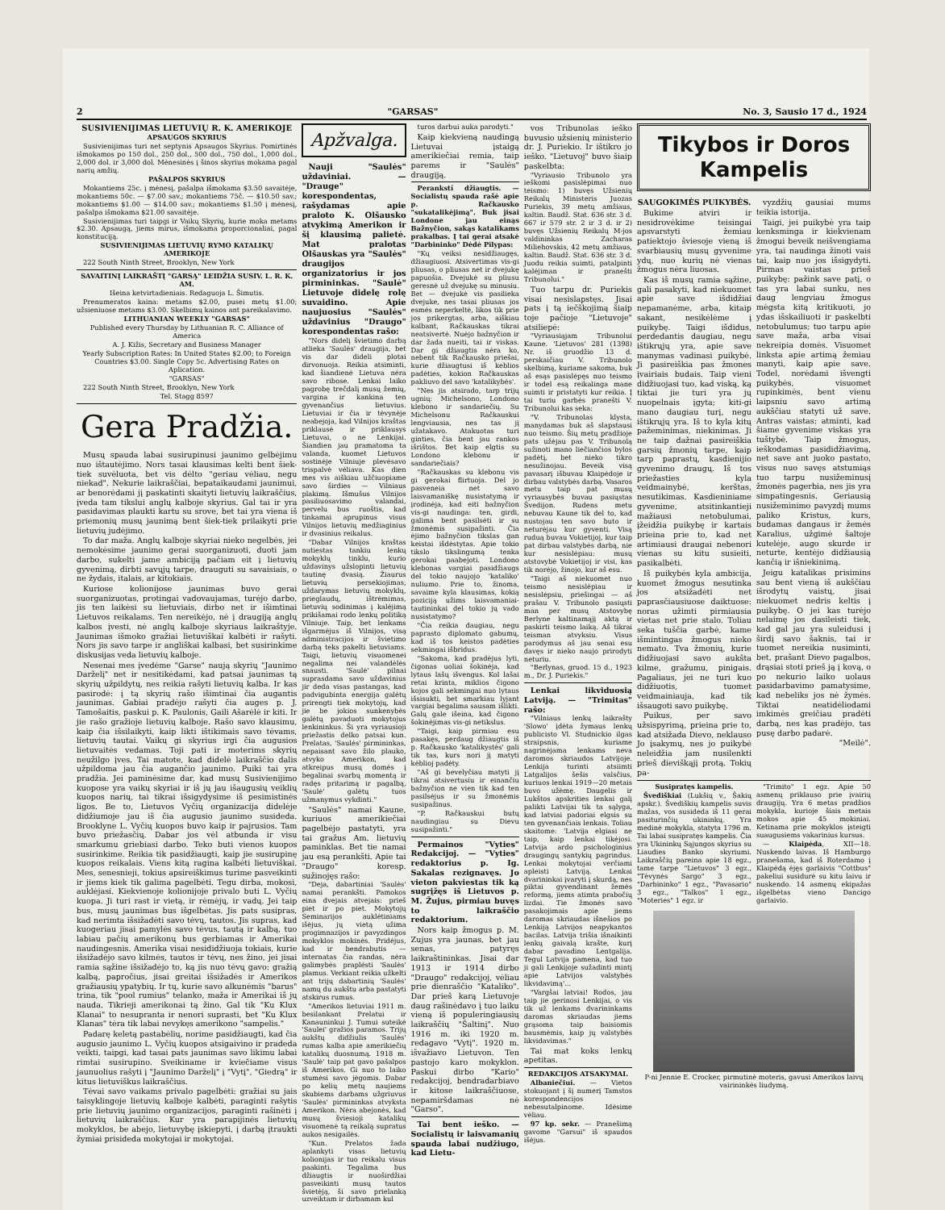2 "GARSAS" No. 3, Sausio 17 d., 1924
SUSIVIENIJIMAS LIETUVIŲ R. K. AMERIKOJE
APSAUGOS SKYRIUS
Susivienijimas turi net septynis Apsaugos Skyrius. Pomirtinės išmokamos po 150 dol., 250 dol., 500 dol., 750 dol., 1,000 dol., 2,000 dol. ir 3,000 dol. Mėnesinės į šinos skyrius mokama pagal narių amžių.
PAŠALPOS SKYRIUS
Mokantiems 25c. į mėnesį, pašalpa išmokama $3.50 savaitėje, mokantiems 50c. — $7.00 sav.; mokantiems 75č. — $10.50 sav.; mokantiems $1.00 — $14.00 sav.; mokantiems $1.50 į mėnesį, pašalpa išmokama $21.00 savaitėje.
Susivienijimas turi taipgi ir Vaikų Skyrių, kurie moka metams $2.30. Apsaugą, jiems mirus, išmokama proporcionaliai, pagal konstituciją.
SUSIVIENIJIMAS LIETUVIŲ RYMO KATALIKŲ AMERIKOJE
222 South Ninth Street, Brooklyn, New York
SAVAITINĮ LAIKRAŠTĮ "GARSĄ" LEIDŽIA SUSIV. L. R. K. AM.
Išeina ketvirtadieniais. Redaguoja L. Šimutis.
Prenumeratos kaina: metams $2.00, pusei metų $1.00; užsieniuose metams $3.00. Skelbimų kainos ant pareikalavimo.
LITHUANIAN WEEKLY "GARSAS"
Published every Thursday by Lithuanian R. C. Alliance of America
A. J. Kižis, Secretary and Business Manager
Yearly Subscription Rates: In United States $2.00; to Foreign Countries $3.00. Single Copy 5c. Advertising Rates on Aplication.
"GARSAS"
222 South Ninth Street, Brooklyn, New York
Tel. Stagg 8597
Gera Pradžia.
Musų spauda labai susirupinusi jaunimo gelbėjimu nuo ištautėjimo. Nors tasai klausimas kelti bent šiek-tiek suvėluota, bet vis dėlto "geriau vėliau, negu niekad". Nekurie laikraščiai, bepataikaudami jaunimui, ar benorėdami jį paskatinti skaityti lietuvių laikraščius, įveda tam tikslui anglų kalboje skyrius. Gal tai ir yra pasidavimas plaukti kartu su srove, bet tai yra viena iš priemonių musų jaunimą bent šiek-tiek prilaikyti prie lietuvių judėjimo.
To dar maža. Anglų kalboje skyriai nieko negelbės, jei nemokėsime jaunimo gerai suorganizuoti, duoti jam darbo, sukelti jame ambiciją pačiam eit į lietuvių gyvenimą, dirbti savųjų tarpe, drauguti su savaisiais, o ne žydais, italais, ar kitokiais.
Kuriose kolionijose jaunimas buvo gerai suorganizuotas, protingai vadovaujamas, turėjo darbo, jis ten laikėsi su lietuviais, dirbo net ir išimtinai Lietuvos reikalams. Ten nereikėjo, nė į draugiją anglų kalbos įvesti, nė anglų kalboje skyriaus laikraštyje. Jaunimas išmoko gražiai lietuviškai kalbėti ir rašyti. Nors jis savo tarpe ir angliškai kalbasi, bet susirinkime diskusijas veda lietuvių kalboje.
Nesenai mes įvedėme "Garse" naują skyrių "Jaunimo Darželį" net ir nesitikėdami, kad patsai jaunimas tą skyrių užpildytų, nes reikia rašyti lietuvių kalba. Ir kas pasirodė: į tą skyrių rašo išimtinai čia augantis jaunimas. Gabiai pradėjo rašyti čia auges p. J. Tamošaitis, paskui p. K. Paulonis, Gaili Ašarėlė ir kiti. Ir jie rašo gražioje lietuvių kalboje. Rašo savo klausimu, kaip čia išsilaikyti, kaip likti ištikimais savo tėvams, lietuvių tautai. Vaikų gi skyrius irgi čia augusios lietuvaitės vedamas. Toji pati ir moterims skyrių neužilgo įves. Tai matote, kad didelė laikraščio dalis užpildoma jau čia augančio jaunimo. Puiki tai yra pradžia. Jei paminėsime dar, kad musų Susivienijimo kuopose yra vaikų skyriai ir iš jų jau išaugusių veiklių kuopos narių, tai tikrai išsigydysime iš pesimistinės ligos. Be to, Lietuvos Vyčių organizacija didelėje didžiumoje jau iš čia augusio jaunimo susideda. Brooklyne L. Vyčių kuopos buvo kaip ir pajrusios. Tam buvo priežasčių. Dabar jos vėl atbunda ir visu smarkumu griebiasi darbo. Teko buti vienos kuopos susirinkime. Reikia tik pasidžiaugti, kaip jie susirupinę kuopos reikalais. Viens kitą ragina kalbėti lietuviškai. Mes, senesnieji, tokius apsireiškimus turime pasveikinti ir jiems kiek tik galima pagelbėti. Tegu dirba, mokosi, auklėjasi. Kiekvienoje kolionijoje privalo buti L. Vyčių kuopa. Ji turi rast ir vietą, ir rėmėjų, ir vadų. Jei taip bus, musų jaunimas bus išgelbėtas. Jis pats susipras, kad nerimta išsižadėti savo tėvų, tautos. Jis supras, kad kuogeriau jisai pamylės savo tėvus, tautą ir kalbą, tuo labiau pačių amerikonų bus gerbiamas ir Amerikai naudingesnis. Amerika visai nesididžiuoja tokiais, kurie išsižadėjo savo kilmės, tautos ir tėvų, nes žino, jei jisai ramia sąžine išsižadėjo to, ką jis nuo tėvų gavo: gražią kalbą, papročius, jisai greitai išsižadės ir Amerikos gražiausių ypatybių. Ir tų, kurie savo alkunėmis "barus" trina, tik "pool rumius" telanko, maža ir Amerikai iš jų nauda. Tikrieji amerikonai tą žino. Gal tik "Ku Klux Klanai" to nesupranta ir nenori suprasti, bet "Ku Klux Klanas" tėra tik labai nevykęs amerikono "sampelis."
Padarę keletą pastabėlių, norime pasidžiaugti, kad čia augusio jaunimo L. Vyčių kuopos atsigaivino ir pradeda veikti, taipgi, kad tasai pats jaunimas savo likimu labai rimtai susirupino. Sveikiname ir kviečiame visus jaunuolius rašyti į "Jaunimo Darželį" į "Vytį", "Giedrą" ir kitus lietuviškus laikraščius.
Tėvai savo vaikams privalo pagelbėti: gražiai su jais taisyklingoje lietuvių kalboje kalbėti, paraginti rašytis prie lietuvių jaunimo organizacijos, paraginti rašinėti į lietuvių laikraščius. Kur yra parapijinės lietuvių mokyklos, be abejo, lietuvybę įskiepyti, į darbą įtraukti žymiai prisideda mokytojai ir mokytojai.
Apžvalga.
Nauji "Saulės" uždaviniai. — "Drauge" korespondentas, rašydamas apie praloto K. Olšausko atvykimą Amerikon ir šį klausimą palietė. Mat pralotas Olšauskas yra "Saulės" draugijos organizatorius ir jos pirmininkas. "Saulė" Lietuvoje didelę rolę suvaidino. Apie naujuosius "Saulės" uždavinius "Draugo" korespondentas rašo:
"Nors didelį švietimo darbą atlieka 'Saulės' draugija, bet vis dar dideli plotai dirvonuoja. Reikia atsiminti, kad šiandienė Lietuva nėra savo ribose. Lenkai laiko pagrobę trečdalį musų žemių, vargina ir kankina ten gyvenančius lietuvius. Lietuviai ir čia ir tėvynėje neabejoja, kad Vilnijos kraštas priklausė ir priklausys Lietuvai, o ne Lenkijai. Šiandien jau pramatoma ta valanda, kuomet Lietuvos sostinėje Vilniuje plevėsavo trispalvė vėliava. Kas dien mes vis aiškiau užčiuopiame savo širdies — Vilniaus plakimą. Išmušus Vilnijos pasiliuosavimo valandai, pervelu bus ruoštis, kad tinkamai aprupinus visus Vilnijos lietuvių medžiaginius ir dvasinius reikalus.
"Dabar Vilnijos kraštas nutiestas tankiu lenkų mokyklų tinklu, kurio uždavinys užslopinti lietuvių tautinę dvasią. Žiaurus lietuvių persekiojimas, uždarymas lietuvių mokyklų, prieglaudų, ištrėmimas, lietuvių sodinimas į kalėjimą prikišamai rodo lenkų politiką Vilniuje. Taip, bet lenkams išgarmėjus iš Vilnijos, visą administracijos ir švietimo darbą teks pakelti lietuviams. Taigi, lietuvių visuomenei negalima nei valandėlės snausti. 'Saulė' pilnai suprasdama savo uždavinius jir deda visas pastangas, kad padvigubinta energija galėtų prirengti tiek mokytojų, kad jie be jokios sunkenybės galėtų pavaduoti mokytojus lenkininkus. Ši yra vyriausioji priežastis delko patsai kun. Prelatas, 'Saulės' pirmininkas, nepaisant savo žilo plauko, atvyko Amerikon, kad atkreipus musų domės į begalinai svarbų momentą ir radęs pritarimą ir pagalbą, 'Saulė' galėtų tuos užmanymus vykdinti."
"Saulės" namai Kaune, kuriuos amerikiečiai pagelbėjo pastatyti, yra tai gražus Am. lietuvių paminklas. Bet tie namai jau esą perankšti. Apie tai "Draugo" koresp. sužinojęs rašo:
"Deja, dabartiniai 'Saulės' namai perankšti. Pamokos eina dvejais atvejais: prieš piet ir po piet. Mokytojų Seminarijos auklėtiniams išėjus, jų vietą užima progimnazijos ir pavyzdingos mokyklos mokinės. Pridėjus, kad ir bendrabutis — internatas čia randas, nėra galimybės praplėsti 'Saulės' plamus. Verkiant reikia užkelti ant trijų dabartinių 'Saulės' namų du aukštu arba pastatyti atskirus rumus.
"Amerikos lietuviai 1911 m. besilankant Prelatui ir Kanauninkui J. Tumui suteikė 'Saulei' gražios paramos. Trijų aukštų didžiulis 'Saulės' rumas kalba apie amerikiečių katalikų duosnumą. 1918 m. 'Saulė' taip pat gavo pašalpos iš Amerikos. Gi nuo to laiko stumėsi savo jėgomis. Dabar po kelių metų naujiems skubiems darbams užgriuvus 'Saulės' pirmininkas atvyksta Amerikon. Nėra abejonės, kad musų šviesioji katalikų visuomenė tą reikalą supratus aukos nesigailės.
"Kun. Prelatos žada aplankyti visas lietuvių kolionijas ir tuo reikalu visus paakinti. Tegalima bus džiaugtis ir nuoširdžiai pasveikinti musų tautos švietėją, ši savo prielanką uzveiktam ir dirbamam kul
turos darbui auka parodyti."
Kaip kiekvieną naudingą Lietuvai įstaigą amerikiečiai remia, taip parems ir "Saulės" draugiją.
Perankstí džiaugtis. — Socialistų spauda rašė apie p. Račkausko "sukatalikėjimą". Buk jisai Londone jau einąs Bažnyčion, sakąs katalikams prakalbas. Į tai gerai atsakė "Darbininko" Dėdė Pilypas:
"Kų veiksi nesidžiaugęs, džiaugiuosi. Atsivertimas vis-gi pliusas, o pliusas net ir dvejukę papuošia. Dvejukė su pliusu geresnė už dvejukę su minusiu. Bet — dvejukė vis pasilieka dvejuke, nes tasai pliusas jos esmės neperkeltė, likos tik prie jos prikergtas, arba, aiškiau kalbant, Račkauskas tikrai neatsivertė. Nuėjo bažnyčion ir dar žada nueiti, tai ir viskas. Dar gi džiaugtis nėra ko, nebent tik Račkausko priešai, kurie džiaugtusi iš keblios padėties, kokion Račkauskas pakliuvo del savo 'katalikybės'.
"Nes jis atsirado, tarp trijų ugnių: Michelsono, Londono klebono ir sandariečių. Su Michelsonu Račkauskui lengviausia, nes tas jį užatakavo. Atakuotas turi ginties, čia bent jau rankos išrištos. Bet kaip elgtis su Londono klebonu ir sandariečiais?
"Račkauskas su klebonu vis gi gerokai flirtuoja. Del jo pasveneia net savo laisvamaniškę nusistatymą ir įrodinėja, kad eiti bažnyčion vis-gi naudinga: ten, girdi, galima bent pasilsėti ir su žmonėmis susipažinti. Čia ėjimo bažnyčion tikslas gan keistai išdėstytas. Apie tokio tikslo tikslingumą tenka gerokai paabejoti. Londono klebonas vargiai pasidžiaugs del tokio naujojo 'kataliko' nuliumo. Prie to, žinoma, savaime kyla klausimas, kokią poziciją užims laisvamaniai-tautininkai del tokio jų vado nusistatymo?
"Čia reikia daugiau, negu paprasto diplomato gabumų, kad iš tos keistos padėties sekmingai išbridus.
"Sakoma, kad pradėjus lyti, čigonas uoliai šokinėja, kad lytaus lašų išvengus. Kol lašai retai krinta, miklios čigono kojos gali sekmingai nuo lytaus išsisukti, bet smarkiau lyjant vargiai begalima sausam išlikti. Galų gale išeina, kad čigono šokinėjimas vis-gi netikslus.
"Taigi, kaip pirmiau esu pasakęs, perdaug džiaugtis iš p. Račkausko 'katalikystės' gali tik tas, kurs nori jį matyti kėblioj padėty.
"Aš gi bevelyčiau matyti jį tikrai atsivertusiu ir einančiu bažnyčion ne vien tik kad ten pasilsėjus ir su žmonėmis susipažinus.
"P. Račkauskui butų naudingiau su Dievu susipažinti."
Permainos "Vyties" Redakcijoj. — "Vyties" redaktorius p. Ig. Sakalas rezignavęs. Jo vieton pakviestas tik ką sugrįžęs iš Lietuvos p. M. Žujus, pirmiau buvęs to laikraščio redaktorium.
Nors kaip žmogus p. M. Zujus yra jaunas, bet jau senas, patyręs laikraštininkas. Jisai dar 1913 ir 1914 dirbo "Draugo" redakcijoj, vėliau prie dienraščio "Katalikо". Dar prieš karą Lietuvoje daug rašinėdavo į tuo laiku vieną iš populeringiausių laikraščių "Šaltinį". Nuo 1916 m. iki 1920 m. redagavo "Vytį". 1920 m. išvažiavo Lietuvon. Ten pastojo karo mokyklon. Paskui dirbo "Kario" redakcijoj, bendradarbiavo ir kitose laikraščiuose, nepamiršdamas nė "Garso".
Tai bent ieško. — Socialistų ir laisvamanių spauda labai nudžiugo, kad Lietu-
vos Tribunolas ieško buvusio užsienių ministerio dr. J. Puriekio. Ir ištikro jo ieško. "Lietuvoj" buvo šiaip paskelbta:
"Vyriausio Tribunolo yra ieškomi pasislėpimai nuo teismo: 1) buvęs Užsienių Reikalų Ministeris Juozas Puriekis, 39 metų amžiaus, kaltin. Baudž. Stat. 636 str. 3 d. 667 ir 579 str. 2 ir 3 d. ir 2) buvęs Užsienių Reikalų M-jos valdininkas Zacharas Miliehovskis, 42 metų amžiaus, kaltin. Baudž. Stat. 636 str. 3 d. Juodu reikia suimti, patalpinti kalėjiman ir pranešti Tribunolui."
Tuo tarpu dr. Puriekis visai nesislapstęs. Jisai pats į tą iečškojimą šiaip toje pačioje "Lietuvoje" atsiliepė:
"Vyriausiąjam Tribunolui Kaune. 'Lietuvos' 281 (1398) Nr. iš gruodžio 13 d. perskaičiau V. Tribunolo skelbimą, kuriame sakoma, buk aš esąs pasislėpęs nuo teismo ir todel esą reikalinga mane suimti ir pristatyti kur reikia. Į tai turiu garbės pranešti V. Tribunolui kas seka:
"V. Tribunolas klysta, manydamas buk aš slapstausi nuo teismo. Šių metų pradžioje pats užėjau pas V. Tribunolą sužinoti mano liečiančios bylos padėtį, bet nieko tikro nesužinojau. Beveik visą pavasarį išbuvau Klaipėdoje ir dirbau valstybės darbą. Vasaros metu taip pat musų vyriausybės buvau pasiųstas Švedijon. Rudens metu nebuvau Kaune tik del to, kad nustojau ten savo buto ir neturėjau kur gyventi. Visą ruduą buvau Vokietijoj, kur taip pat dirbau valstybės darbą, nie kur nesislėpiau: musų atstovybė Vokietijoj ir visi, kas tik norėjo, žinojo, kur aš esu.
"Taigi aš niekuomet nuo teismo nesislėpiau ir nesislėpsiu, priešingai — aš prašau V. Tribunolo pasiųsti man per musų Atstovybę Berlyne kaltinamąjį aktą ir paskirti teismo laiką. Aš tikrai teisman atvyksiu. Visus parodymus aš jau senai esu davęs ir nieko naujo prirodyti neturiu.
"Berlynas, gruod. 15 d., 1923 m., Dr. J. Puriekis."
Lenkai likviduosią Latviją. — "Trimitas" rašo:
"Vilniaus lenkų laikrašty 'Slowo' įdėta žymaus lenkų publicisto Vl. Studnickio ilgas straipsnis, kuriame nagrinėjama lenkams nevа daromos skriaudos Latvijoje. Lenkija turinti atsiimti Latgalijos šešis valsčius, kuriuos lenkai 1919—20 metais buvo užėmę. Daugelis ir Lukštos apskrities lenkai galį palikti Latvijai tik ta sąlyga, kad latviai padoriai elgsis su ten gyvenančiais lenkais. Toliau skaitome: 'Latvija elgiasi ne taip, kaip lenkai tikėjosi. Latvija ardo psichologinius draugingų santykių pagrindus. Lenkai mokytojai verčiami apleisti Latviją. Lenkai dvarininkai įvaryti į skurdą, nes piktai gyvendinant žemės reformą, jiems atimta prabočių lizdai. Tie žmonės savo pasakojimais apie jiems daromas skriaudas išnešios po Lenkiją Latvijos neapykantos bacilas. Latvija trišia išnaikinti lenkų gaivalą krašte, kurį dabar pavadino Lentgalija. Tegul Latvija pamena, kad tuo ji gali Lenkijoje sužadinti mintį apie Latvijos valstybės likvidavimą'...
"Vargšai latviai! Rodos, jau taip jie gerinosi Lenkijai, o vis tik už lenkams dvarininkams daromas skriaudas jiems grąsoma taip baisiomis bausmėmis, kaip jų valstybės likvidavimas."
Tai mat koks lenkų apetitas.
REDAKCIJOS ATSAKYMAI.
Albaniečiui. — Vietos stokuojant į šį numerį Tamstos korespondencijos nebesutalpinome. Idėsime vėliau.
97 kp. sekr. — Pranešimą gavome "Garsui" iš spaudos išėjus.
Tikybos ir Doros Kampelis
SAUGOKIMĖS PUIKYBĖS.
Bukime atviri ir nesidrovėkime teisingai apsvarstyti žemiau patiektojo švieso­je vieną iš svarbiausių musų gyvenime ydų, nuo kurių nė vienas žmogus nėra liuosas.
Kas iš musų ramia sąžine, gali pasakyti, kad niekuomet apie save išdidžiai nepamanėme, arba, kitaip sakant, nesikėlėme į puikybę. Taigi išdidus, perdedantis daugiau, negu ištikrųjų yra, apie save manymas vadinasi puikybė. Ji pasireiškia pas žmones įvairiais budais. Taip vieni didžiuojasi tuo, kad viską, ką tiktai jie turi yra jų nuopelnais įgyta; kiti-gi mano daugiau turį, negu ištikrųjų yra. Iš to kyla kitų pažeminimas, niekinimas. Ji ne taip dažnai pasireiškia garsių žmonių tarpe, kaip tarp paprastų, kasdienijio gyvenimo draugų. Iš tos priežasties kyla veidmainybė, kerštas, nesutikimas. Kasdieniniame gyvenime, atsitinkantieji mažiausi netobulumai, įžeidžia puikybę ir kartais prieina prie to, kad net artimiausi draugai nebenori vienas su kitu susieiti, pasikalbėti.
Iš puikybės kyla ambicija, kuomet žmogus nesutinka jos atsižadėti net paprasčiausiuose daiktuose: noras užimti pirmiausia vietas net prie stalo. Toliau seka tuščia garbė, kame išmintingas žmogus nieko nemato. Tva žmonių, kurie didžiuojasi savo aukšta kilme, gražumu, pinigais. Pagaliaus, jei ne turi kuo didžiuotis, tuomet veidmainiauja, kad tik išsaugoti savo puikybę.
Puikus, per savo užsispyrimą, prieina prie to, kad atsižada Dievo, neklauso Jo įsakymų, nes jo puikybė neleidžia jam nusilenkti prieš dieviškąjį protą. Tokių pa-
vyzdžių gausiai mums teikia istorija.
Taigi, jei puikybė yra taip kenksminga ir kiekvienam žmogui beveik neišvengiama yra, tai naudinga žinoti vais tai, kaip nuo jos išsigydyti. Pirmas vaistas prieš puikybę: pažink save patį, o tas yra labai sunku, nes daug lengviau žmogus mėgsta kitą kritikuoti, jo ydas išskailiuoti ir paskelbti netobulumus; tuo tarpu apie save maža, arba visai nekreipia domės. Visuomet linksta apie artimą žemiau manyti, kaip apie save. Todel, norėdami išvengti puikybės, visuomet rupinkimės, bent vienu laipsniu savo artimą aukščiau statyti už save. Antras vaistas: atminti, kad šiame gyvenime viskas yra tuštybė. Taip žmogus, ieškodamas pasididžiavimą, net save ant juoko pastato, visus nuo savęs atstumiąs tuo tarpu nusižeminusį žmonės pagerbia, nes jis yra simpatingesnis. Geriausią nusižeminimo pavyzdį mums paliko Kristus, kurs, budamas dangaus ir žemės Karalius, užgimė šaltoje kutelėje, augo skurde ir neturte, kentėjo didžiausią kančią ir išniekinimą.
Jeigu katalikas prisimins sau bent vieną iš aukščiau išrodytų vaistų, jisai niekuomet nedris keltis į puikybę. O jei kas turėjo nelaimę jos dasileisti tiek, kad gal jau yra suleidusi į širdį savo šaknis, tai ir tuomet nereikia nusiminti, bet, prašant Dievo pagalbos, drąsiai stoti prieš ją į kovą, o po nekurio laiko uolaus pasidarbavimo pamatysime, kad nebeliks jos nė žymės. Tiktai neatidėliodami imkimės greičiau pradėti darbą, nes kas pradėjo, tas pusę darbo padarė.
"Meilė".
Susipratęs kampelis.
Švediškiai (Lukšių v., Šakių apskr.). Švediškių kampelis suvis mažas, vos susideda iš 11 gerai pasiturinčių ukininkų. Yra medinė mokykla, statyta 1796 m. Tai labai susipratęs kampelis. Čia yra Ukininkų Sąjungos skyrius su Liaudies Banko skyriumi. Laikraščių pareina apie 18 egz., tame tarpe "Lietuvos" 3 egz., "Tėvynės Sargo" 3 egz., "Darbininko" 1 egz., "Pavasario" 3 egz., "Talkos" 1 egz., "Moteries" 1 egz. ir
"Trimito" 1 egz. Apie 50 asmenų priklauso prie įvairių draugijų. Yra 6 metas pradžios mokykla, kurioje šiais metais mokos apie 45 mokiniai. Ketinama prie mokyklos įsteigti suaugusiems vakarinius kursus.
— Klaipėda, XII—18. Nuskendo laivas. Iš Hamburgo pranešama, kad iš Roterdamo į Klaipėdą ėjęs garlaivis "Cottbus" pakeliui susidurė su kitu laivu ir nuskendo. 14 asmenų ekipažas išgelbėtas vieno Dancigo garlaivio.
P-ni Jennie E. Crocker, pirmutinė moteris, gavusi Amerikos laivų vairininkės liudymą.